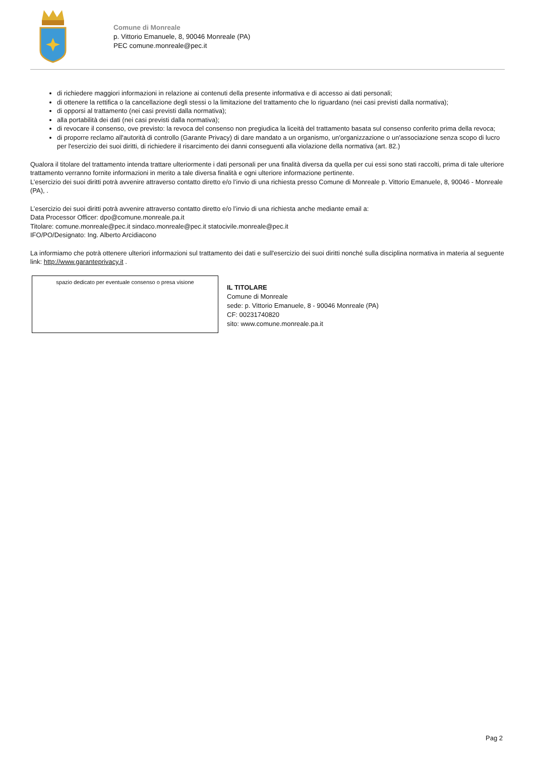Comune di Monreale
p. Vittorio Emanuele, 8, 90046 Monreale (PA)
PEC comune.monreale@pec.it
di richiedere maggiori informazioni in relazione ai contenuti della presente informativa e di accesso ai dati personali;
di ottenere la rettifica o la cancellazione degli stessi o la limitazione del trattamento che lo riguardano (nei casi previsti dalla normativa);
di opporsi al trattamento (nei casi previsti dalla normativa);
alla portabilità dei dati (nei casi previsti dalla normativa);
di revocare il consenso, ove previsto: la revoca del consenso non pregiudica la liceità del trattamento basata sul consenso conferito prima della revoca;
di proporre reclamo all'autorità di controllo (Garante Privacy) di dare mandato a un organismo, un'organizzazione o un'associazione senza scopo di lucro per l'esercizio dei suoi diritti, di richiedere il risarcimento dei danni conseguenti alla violazione della normativa (art. 82.)
Qualora il titolare del trattamento intenda trattare ulteriormente i dati personali per una finalità diversa da quella per cui essi sono stati raccolti, prima di tale ulteriore trattamento verranno fornite informazioni in merito a tale diversa finalità e ogni ulteriore informazione pertinente.
L’esercizio dei suoi diritti potrà avvenire attraverso contatto diretto e/o l’invio di una richiesta presso Comune di Monreale p. Vittorio Emanuele, 8, 90046 - Monreale (PA), .
L’esercizio dei suoi diritti potrà avvenire attraverso contatto diretto e/o l’invio di una richiesta anche mediante email a:
Data Processor Officer: dpo@comune.monreale.pa.it
Titolare: comune.monreale@pec.it sindaco.monreale@pec.it statocivile.monreale@pec.it
IFO/PO/Designato: Ing. Alberto Arcidiacono
La informiamo che potrà ottenere ulteriori informazioni sul trattamento dei dati e sull'esercizio dei suoi diritti nonché sulla disciplina normativa in materia al seguente link: http://www.garanteprivacy.it .
spazio dedicato per eventuale consenso o presa visione
IL TITOLARE
Comune di Monreale
sede: p. Vittorio Emanuele, 8 - 90046 Monreale (PA)
CF: 00231740820
sito: www.comune.monreale.pa.it
Pag 2